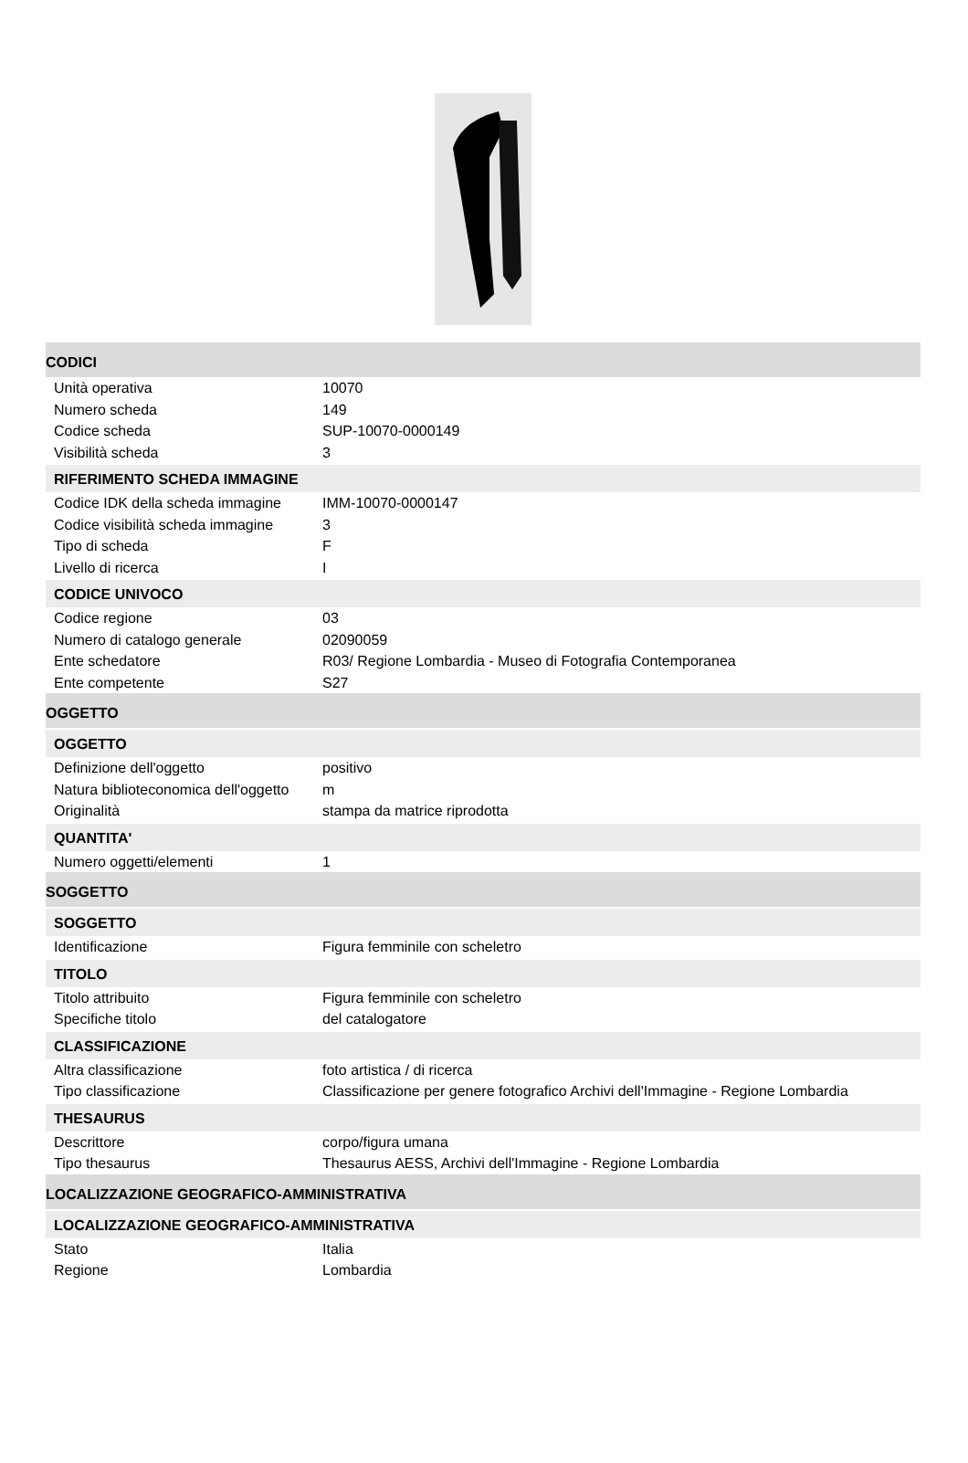CODICI
Unità operativa 10070
Numero scheda 149
Codice scheda SUP-10070-0000149
Visibilità scheda 3
RIFERIMENTO SCHEDA IMMAGINE
Codice IDK della scheda immagine IMM-10070-0000147
Codice visibilità scheda immagine 3
Tipo di scheda F
Livello di ricerca I
CODICE UNIVOCO
Codice regione 03
Numero di catalogo generale 02090059
Ente schedatore R03/ Regione Lombardia - Museo di Fotografia Contemporanea
Ente competente S27
OGGETTO
OGGETTO
Definizione dell'oggetto positivo
Natura biblioteconomica dell'oggetto m
Originalità stampa da matrice riprodotta
QUANTITA'
Numero oggetti/elementi 1
SOGGETTO
SOGGETTO
Identificazione Figura femminile con scheletro
TITOLO
Titolo attribuito Figura femminile con scheletro
Specifiche titolo del catalogatore
CLASSIFICAZIONE
Altra classificazione foto artistica / di ricerca
Tipo classificazione Classificazione per genere fotografico Archivi dell'Immagine - Regione Lombardia
THESAURUS
Descrittore corpo/figura umana
Tipo thesaurus Thesaurus AESS, Archivi dell'Immagine - Regione Lombardia
LOCALIZZAZIONE GEOGRAFICO-AMMINISTRATIVA
LOCALIZZAZIONE GEOGRAFICO-AMMINISTRATIVA
Stato Italia
Regione Lombardia